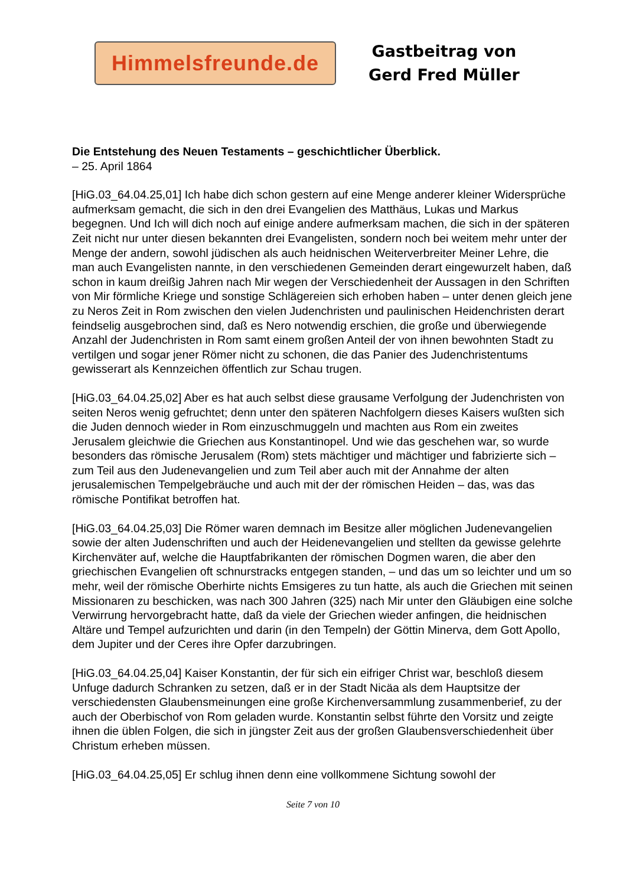Himmelsfreunde.de
Gastbeitrag von
Gerd Fred Müller
Die Entstehung des Neuen Testaments – geschichtlicher Überblick.
– 25. April 1864
[HiG.03_64.04.25,01] Ich habe dich schon gestern auf eine Menge anderer kleiner Widersprüche aufmerksam gemacht, die sich in den drei Evangelien des Matthäus, Lukas und Markus begegnen. Und Ich will dich noch auf einige andere aufmerksam machen, die sich in der späteren Zeit nicht nur unter diesen bekannten drei Evangelisten, sondern noch bei weitem mehr unter der Menge der andern, sowohl jüdischen als auch heidnischen Weiterverbreiter Meiner Lehre, die man auch Evangelisten nannte, in den verschiedenen Gemeinden derart eingewurzelt haben, daß schon in kaum dreißig Jahren nach Mir wegen der Verschiedenheit der Aussagen in den Schriften von Mir förmliche Kriege und sonstige Schlägereien sich erhoben haben – unter denen gleich jene zu Neros Zeit in Rom zwischen den vielen Judenchristen und paulinischen Heidenchristen derart feindselig ausgebrochen sind, daß es Nero notwendig erschien, die große und überwiegende Anzahl der Judenchristen in Rom samt einem großen Anteil der von ihnen bewohnten Stadt zu vertilgen und sogar jener Römer nicht zu schonen, die das Panier des Judenchristentums gewisserart als Kennzeichen öffentlich zur Schau trugen.
[HiG.03_64.04.25,02] Aber es hat auch selbst diese grausame Verfolgung der Judenchristen von seiten Neros wenig gefruchtet; denn unter den späteren Nachfolgern dieses Kaisers wußten sich die Juden dennoch wieder in Rom einzuschmuggeln und machten aus Rom ein zweites Jerusalem gleichwie die Griechen aus Konstantinopel. Und wie das geschehen war, so wurde besonders das römische Jerusalem (Rom) stets mächtiger und mächtiger und fabrizierte sich – zum Teil aus den Judenevangelien und zum Teil aber auch mit der Annahme der alten jerusalemischen Tempelgebräuche und auch mit der der römischen Heiden – das, was das römische Pontifikat betroffen hat.
[HiG.03_64.04.25,03] Die Römer waren demnach im Besitze aller möglichen Judenevangelien sowie der alten Judenschriften und auch der Heidenevangelien und stellten da gewisse gelehrte Kirchenväter auf, welche die Hauptfabrikanten der römischen Dogmen waren, die aber den griechischen Evangelien oft schnurstracks entgegen standen, – und das um so leichter und um so mehr, weil der römische Oberhirte nichts Emsigeres zu tun hatte, als auch die Griechen mit seinen Missionaren zu beschicken, was nach 300 Jahren (325) nach Mir unter den Gläubigen eine solche Verwirrung hervorgebracht hatte, daß da viele der Griechen wieder anfingen, die heidnischen Altäre und Tempel aufzurichten und darin (in den Tempeln) der Göttin Minerva, dem Gott Apollo, dem Jupiter und der Ceres ihre Opfer darzubringen.
[HiG.03_64.04.25,04] Kaiser Konstantin, der für sich ein eifriger Christ war, beschloß diesem Unfuge dadurch Schranken zu setzen, daß er in der Stadt Nicäa als dem Hauptsitze der verschiedensten Glaubensmeinungen eine große Kirchenversammlung zusammenberief, zu der auch der Oberbischof von Rom geladen wurde. Konstantin selbst führte den Vorsitz und zeigte ihnen die üblen Folgen, die sich in jüngster Zeit aus der großen Glaubensverschiedenheit über Christum erheben müssen.
[HiG.03_64.04.25,05] Er schlug ihnen denn eine vollkommene Sichtung sowohl der
Seite 7 von 10